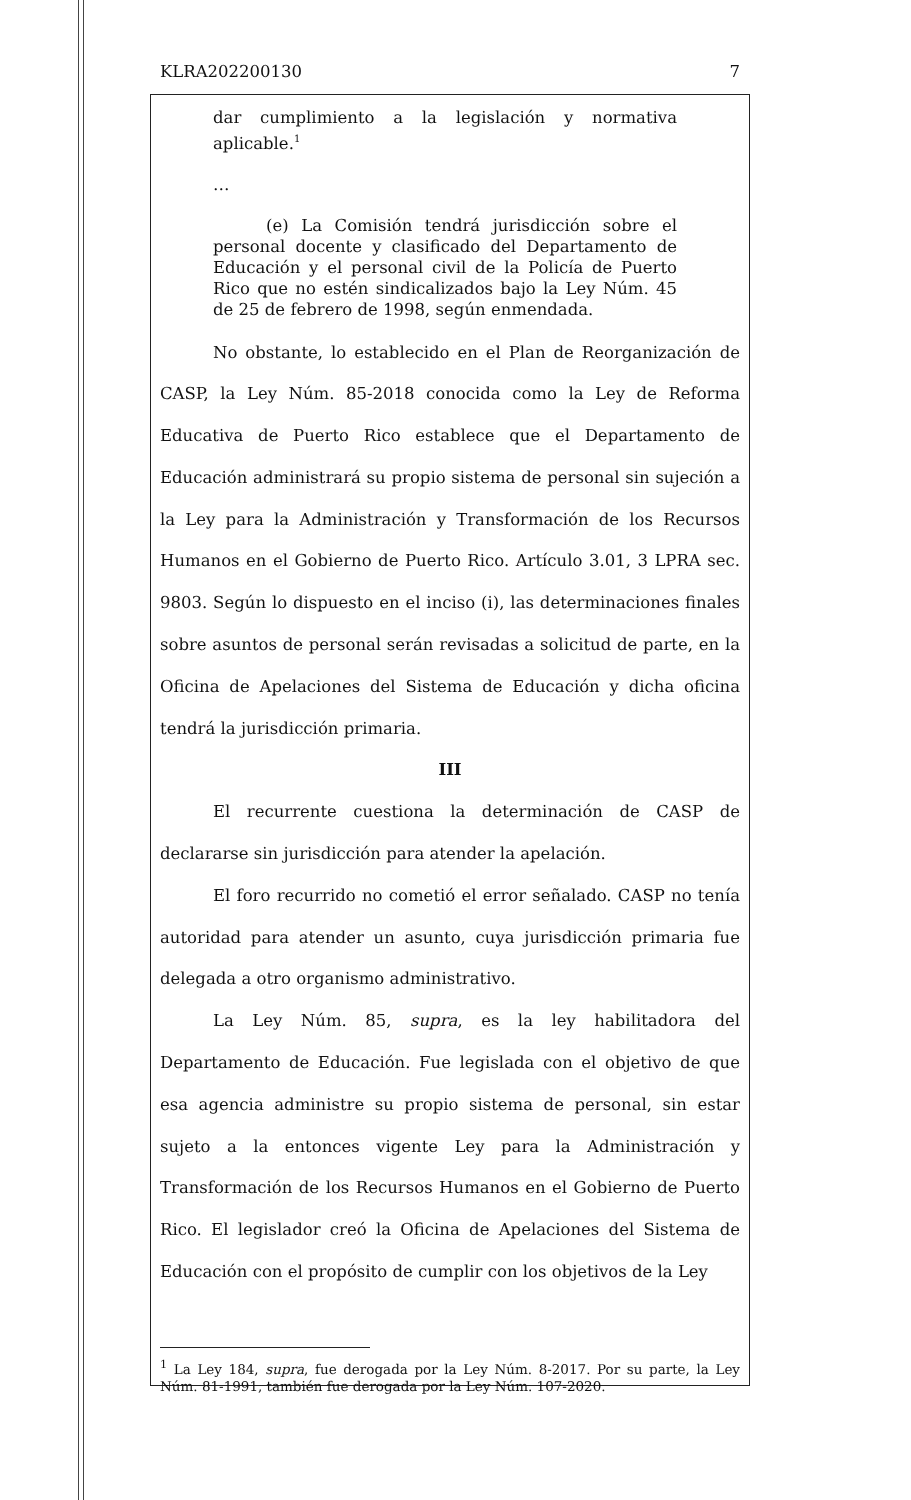KLRA202200130 7
dar cumplimiento a la legislación y normativa aplicable.<sup>1</sup>
…
(e) La Comisión tendrá jurisdicción sobre el personal docente y clasificado del Departamento de Educación y el personal civil de la Policía de Puerto Rico que no estén sindicalizados bajo la Ley Núm. 45 de 25 de febrero de 1998, según enmendada.
No obstante, lo establecido en el Plan de Reorganización de CASP, la Ley Núm. 85-2018 conocida como la Ley de Reforma Educativa de Puerto Rico establece que el Departamento de Educación administrará su propio sistema de personal sin sujeción a la Ley para la Administración y Transformación de los Recursos Humanos en el Gobierno de Puerto Rico. Artículo 3.01, 3 LPRA sec. 9803. Según lo dispuesto en el inciso (i), las determinaciones finales sobre asuntos de personal serán revisadas a solicitud de parte, en la Oficina de Apelaciones del Sistema de Educación y dicha oficina tendrá la jurisdicción primaria.
III
El recurrente cuestiona la determinación de CASP de declararse sin jurisdicción para atender la apelación.
El foro recurrido no cometió el error señalado. CASP no tenía autoridad para atender un asunto, cuya jurisdicción primaria fue delegada a otro organismo administrativo.
La Ley Núm. 85, supra, es la ley habilitadora del Departamento de Educación. Fue legislada con el objetivo de que esa agencia administre su propio sistema de personal, sin estar sujeto a la entonces vigente Ley para la Administración y Transformación de los Recursos Humanos en el Gobierno de Puerto Rico. El legislador creó la Oficina de Apelaciones del Sistema de Educación con el propósito de cumplir con los objetivos de la Ley
<sup>1</sup> La Ley 184, supra, fue derogada por la Ley Núm. 8-2017. Por su parte, la Ley Núm. 81-1991, también fue derogada por la Ley Núm. 107-2020.